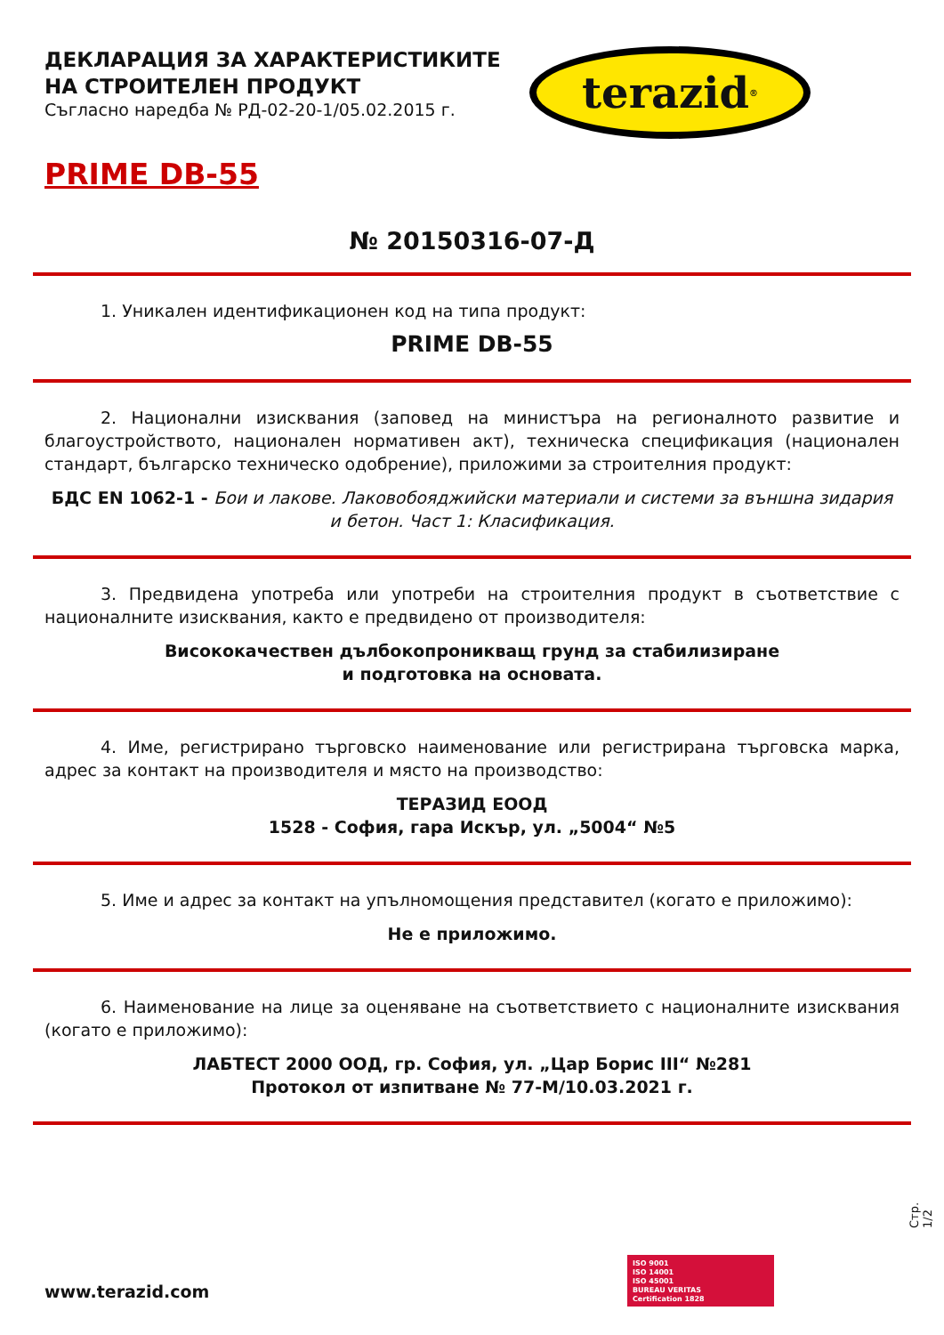ДЕКЛАРАЦИЯ ЗА ХАРАКТЕРИСТИКИТЕ
НА СТРОИТЕЛЕН ПРОДУКТ
Съгласно наредба № РД-02-20-1/05.02.2015 г.
terazid<sup>®</sup>
PRIME DB-55
№ 20150316-07-Д
1. Уникален идентификационен код на типа продукт:
PRIME DB-55
2. Национални изисквания (заповед на министъра на регионалното развитие и благоустройството, национален нормативен акт), техническа спецификация (национален стандарт, българско техническо одобрение), приложими за строителния продукт:
БДС EN 1062-1 - Бои и лакове. Лаковобояджийски материали и системи за външна зидария и бетон. Част 1: Класификация.
3. Предвидена употреба или употреби на строителния продукт в съответствие с националните изисквания, както е предвидено от производителя:
Висококачествен дълбокопроникващ грунд за стабилизиране
и подготовка на основата.
4. Име, регистрирано търговско наименование или регистрирана търговска марка, адрес за контакт на производителя и място на производство:
ТЕРАЗИД ЕООД
1528 - София, гара Искър, ул. „5004“ №5
5. Име и адрес за контакт на упълномощения представител (когато е приложимо):
Не е приложимо.
6. Наименование на лице за оценяване на съответствието с националните изисквания (когато е приложимо):
ЛАБТЕСТ 2000 ООД, гр. София, ул. „Цар Борис III“ №281
Протокол от изпитване № 77-М/10.03.2021 г.
Стр. 1/2
ISO 9001
ISO 14001
ISO 45001
BUREAU VERITAS
Certification 1828
www.terazid.com